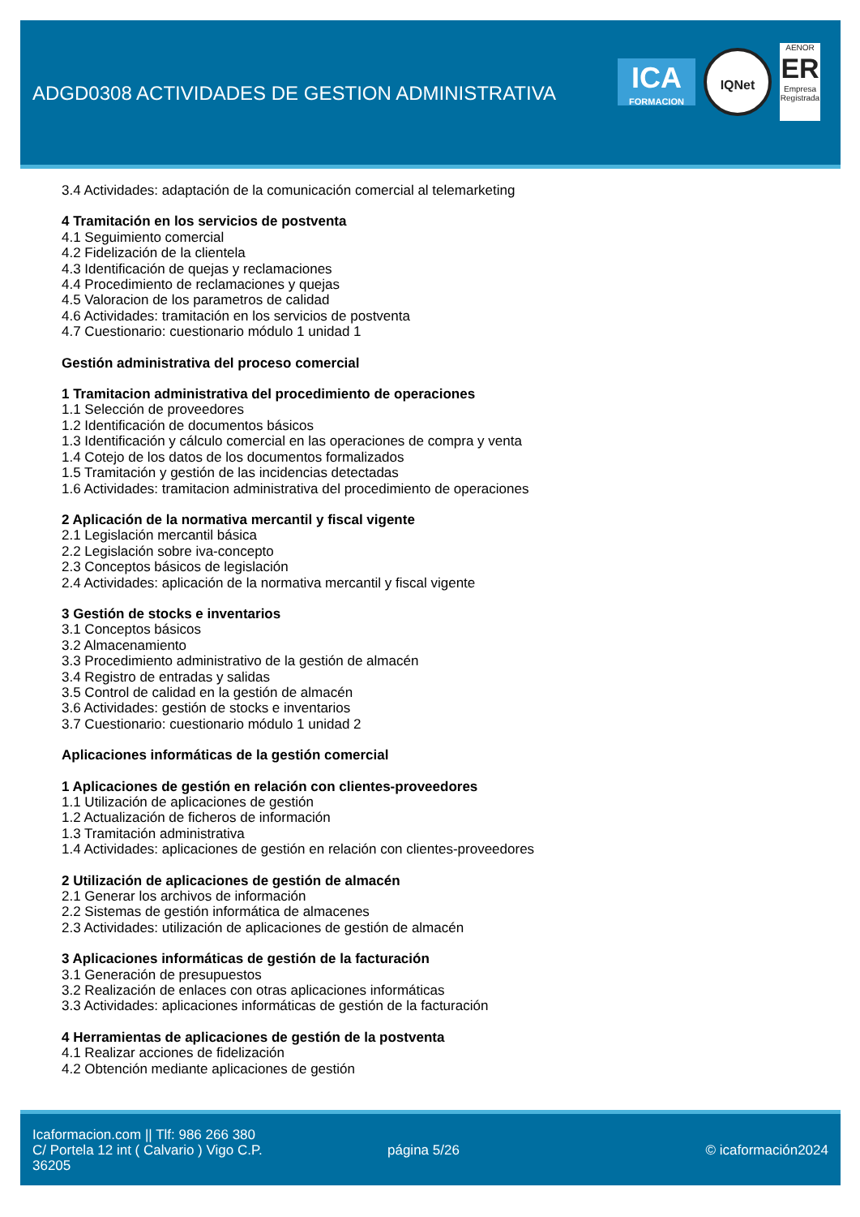ADGD0308 ACTIVIDADES DE GESTION ADMINISTRATIVA
ICA
FORMACION
IQNet
AENOR
ER
Empresa Registrada
3.4 Actividades: adaptación de la comunicación comercial al telemarketing
4 Tramitación en los servicios de postventa
4.1 Seguimiento comercial
4.2 Fidelización de la clientela
4.3 Identificación de quejas y reclamaciones
4.4 Procedimiento de reclamaciones y quejas
4.5 Valoracion de los parametros de calidad
4.6 Actividades: tramitación en los servicios de postventa
4.7 Cuestionario: cuestionario módulo 1 unidad 1
Gestión administrativa del proceso comercial
1 Tramitacion administrativa del procedimiento de operaciones
1.1 Selección de proveedores
1.2 Identificación de documentos básicos
1.3 Identificación y cálculo comercial en las operaciones de compra y venta
1.4 Cotejo de los datos de los documentos formalizados
1.5 Tramitación y gestión de las incidencias detectadas
1.6 Actividades: tramitacion administrativa del procedimiento de operaciones
2 Aplicación de la normativa mercantil y fiscal vigente
2.1 Legislación mercantil básica
2.2 Legislación sobre iva-concepto
2.3 Conceptos básicos de legislación
2.4 Actividades: aplicación de la normativa mercantil y fiscal vigente
3 Gestión de stocks e inventarios
3.1 Conceptos básicos
3.2 Almacenamiento
3.3 Procedimiento administrativo de la gestión de almacén
3.4 Registro de entradas y salidas
3.5 Control de calidad en la gestión de almacén
3.6 Actividades: gestión de stocks e inventarios
3.7 Cuestionario: cuestionario módulo 1 unidad 2
Aplicaciones informáticas de la gestión comercial
1 Aplicaciones de gestión en relación con clientes-proveedores
1.1 Utilización de aplicaciones de gestión
1.2 Actualización de ficheros de información
1.3 Tramitación administrativa
1.4 Actividades: aplicaciones de gestión en relación con clientes-proveedores
2 Utilización de aplicaciones de gestión de almacén
2.1 Generar los archivos de información
2.2 Sistemas de gestión informática de almacenes
2.3 Actividades: utilización de aplicaciones de gestión de almacén
3 Aplicaciones informáticas de gestión de la facturación
3.1 Generación de presupuestos
3.2 Realización de enlaces con otras aplicaciones informáticas
3.3 Actividades: aplicaciones informáticas de gestión de la facturación
4 Herramientas de aplicaciones de gestión de la postventa
4.1 Realizar acciones de fidelización
4.2 Obtención mediante aplicaciones de gestión
Icaformacion.com || Tlf: 986 266 380
C/ Portela 12 int ( Calvario ) Vigo C.P. 36205
página 5/26 © icaformación2024